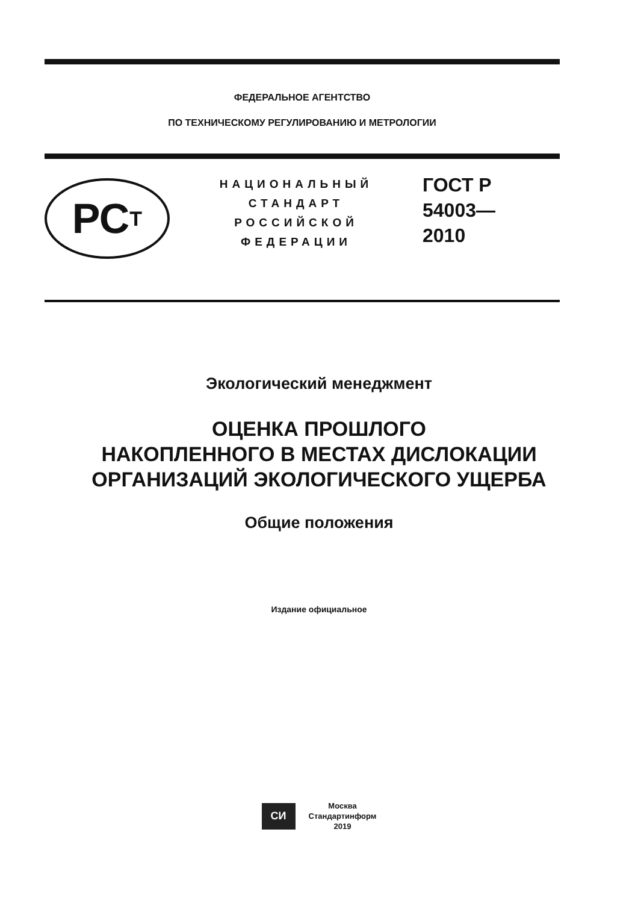ФЕДЕРАЛЬНОЕ АГЕНТСТВО
ПО ТЕХНИЧЕСКОМУ РЕГУЛИРОВАНИЮ И МЕТРОЛОГИИ
РС Т
НАЦИОНАЛЬНЫЙ
СТАНДАРТ
РОССИЙСКОЙ
ФЕДЕРАЦИИ
ГОСТ Р
54003—
2010
Экологический менеджмент
ОЦЕНКА ПРОШЛОГО
НАКОПЛЕННОГО В МЕСТАХ ДИСЛОКАЦИИ
ОРГАНИЗАЦИЙ ЭКОЛОГИЧЕСКОГО УЩЕРБА
Общие положения
Издание официальное
СИ
Москва
Стандартинформ
2019